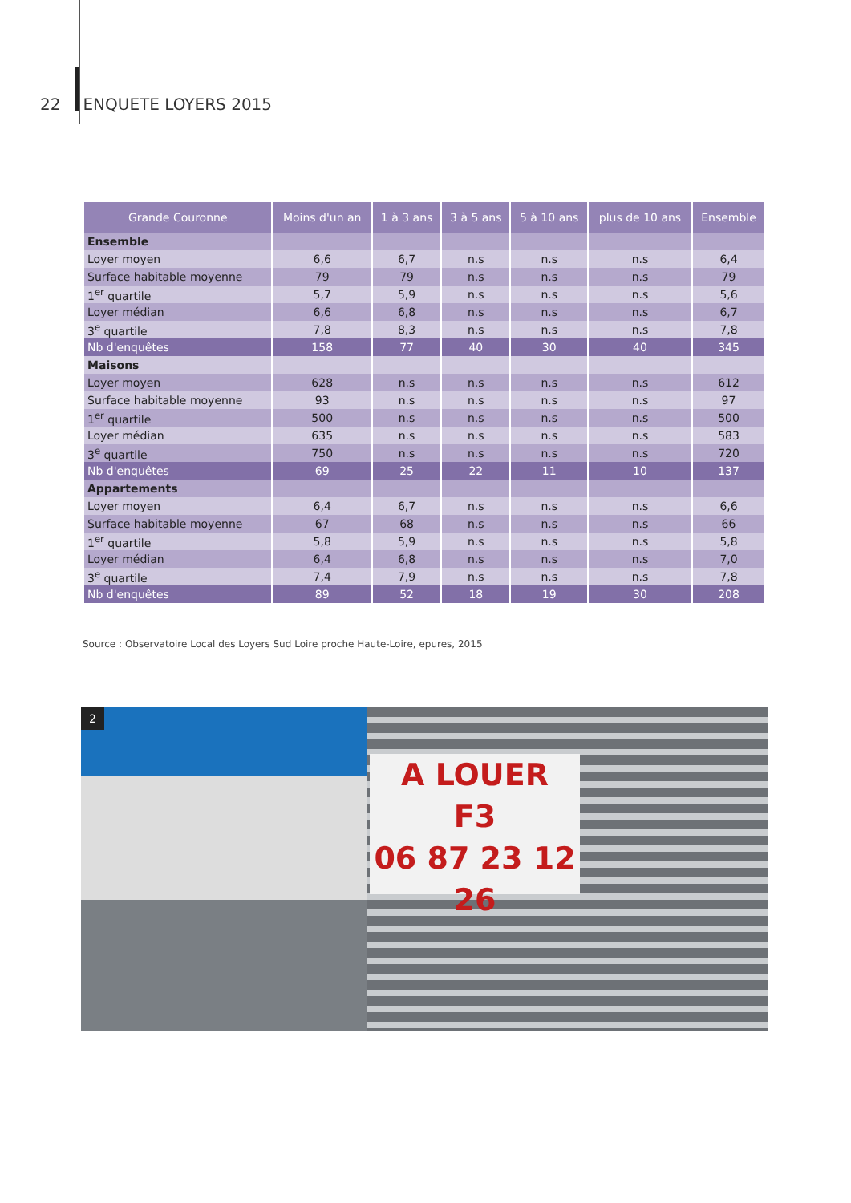22 ENQUETE LOYERS 2015
| Grande Couronne | Moins d'un an | 1 à 3 ans | 3 à 5 ans | 5 à 10 ans | plus de 10 ans | Ensemble |
| --- | --- | --- | --- | --- | --- | --- |
| Ensemble | | | | | | |
| Loyer moyen | 6,6 | 6,7 | n.s | n.s | n.s | 6,4 |
| Surface habitable moyenne | 79 | 79 | n.s | n.s | n.s | 79 |
| 1<sup>er</sup> quartile | 5,7 | 5,9 | n.s | n.s | n.s | 5,6 |
| Loyer médian | 6,6 | 6,8 | n.s | n.s | n.s | 6,7 |
| 3<sup>e</sup> quartile | 7,8 | 8,3 | n.s | n.s | n.s | 7,8 |
| Nb d'enquêtes | 158 | 77 | 40 | 30 | 40 | 345 |
| Maisons | | | | | | |
| Loyer moyen | 628 | n.s | n.s | n.s | n.s | 612 |
| Surface habitable moyenne | 93 | n.s | n.s | n.s | n.s | 97 |
| 1<sup>er</sup> quartile | 500 | n.s | n.s | n.s | n.s | 500 |
| Loyer médian | 635 | n.s | n.s | n.s | n.s | 583 |
| 3<sup>e</sup> quartile | 750 | n.s | n.s | n.s | n.s | 720 |
| Nb d'enquêtes | 69 | 25 | 22 | 11 | 10 | 137 |
| Appartements | | | | | | |
| Loyer moyen | 6,4 | 6,7 | n.s | n.s | n.s | 6,6 |
| Surface habitable moyenne | 67 | 68 | n.s | n.s | n.s | 66 |
| 1<sup>er</sup> quartile | 5,8 | 5,9 | n.s | n.s | n.s | 5,8 |
| Loyer médian | 6,4 | 6,8 | n.s | n.s | n.s | 7,0 |
| 3<sup>e</sup> quartile | 7,4 | 7,9 | n.s | n.s | n.s | 7,8 |
| Nb d'enquêtes | 89 | 52 | 18 | 19 | 30 | 208 |
Source : Observatoire Local des Loyers Sud Loire proche Haute-Loire, epures, 2015
A LOUER
F3
06 87 23 12 26
2